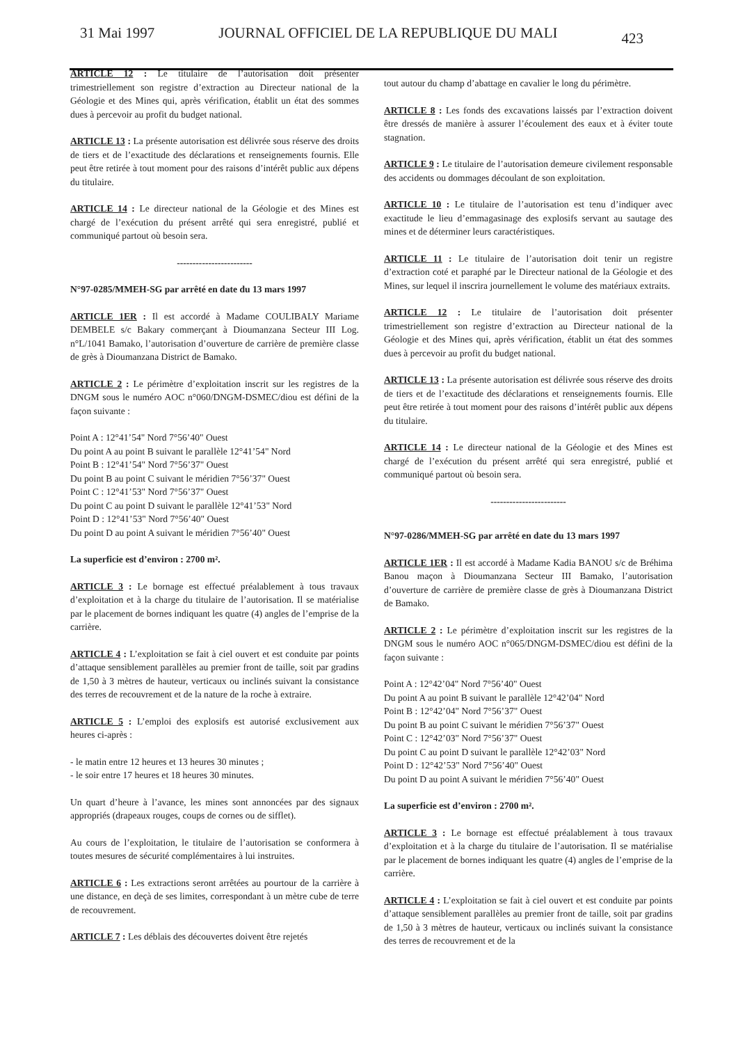31 Mai 1997 JOURNAL OFFICIEL DE LA REPUBLIQUE DU MALI 423
ARTICLE 12 : Le titulaire de l’autorisation doit présenter trimestriellement son registre d’extraction au Directeur national de la Géologie et des Mines qui, après vérification, établit un état des sommes dues à percevoir au profit du budget national.
ARTICLE 13 : La présente autorisation est délivrée sous réserve des droits de tiers et de l’exactitude des déclarations et renseignements fournis. Elle peut être retirée à tout moment pour des raisons d’intérêt public aux dépens du titulaire.
ARTICLE 14 : Le directeur national de la Géologie et des Mines est chargé de l’exécution du présent arrêté qui sera enregistré, publié et communiqué partout où besoin sera.
------------------------
N°97-0285/MMEH-SG par arrêté en date du 13 mars 1997
ARTICLE 1ER : Il est accordé à Madame COULIBALY Mariame DEMBELE s/c Bakary commerçant à Dioumanzana Secteur III Log. n°L/1041 Bamako, l’autorisation d’ouverture de carrière de première classe de grès à Dioumanzana District de Bamako.
ARTICLE 2 : Le périmètre d’exploitation inscrit sur les registres de la DNGM sous le numéro AOC n°060/DNGM-DSMEC/diou est défini de la façon suivante :
Point A : 12°41’54" Nord 7°56’40" Ouest
Du point A au point B suivant le parallèle 12°41’54" Nord
Point B : 12°41’54" Nord 7°56’37" Ouest
Du point B au point C suivant le méridien 7°56’37" Ouest
Point C : 12°41’53" Nord 7°56’37" Ouest
Du point C au point D suivant le parallèle 12°41’53" Nord
Point D : 12°41’53" Nord 7°56’40" Ouest
Du point D au point A suivant le méridien 7°56’40" Ouest
La superficie est d’environ : 2700 m².
ARTICLE 3 : Le bornage est effectué préalablement à tous travaux d’exploitation et à la charge du titulaire de l’autorisation. Il se matérialise par le placement de bornes indiquant les quatre (4) angles de l’emprise de la carrière.
ARTICLE 4 : L’exploitation se fait à ciel ouvert et est conduite par points d’attaque sensiblement parallèles au premier front de taille, soit par gradins de 1,50 à 3 mètres de hauteur, verticaux ou inclinés suivant la consistance des terres de recouvrement et de la nature de la roche à extraire.
ARTICLE 5 : L’emploi des explosifs est autorisé exclusivement aux heures ci-après :
- le matin entre 12 heures et 13 heures 30 minutes ;
- le soir entre 17 heures et 18 heures 30 minutes.
Un quart d’heure à l’avance, les mines sont annoncées par des signaux appropriés (drapeaux rouges, coups de cornes ou de sifflet).
Au cours de l’exploitation, le titulaire de l’autorisation se conformera à toutes mesures de sécurité complémentaires à lui instruites.
ARTICLE 6 : Les extractions seront arrêtées au pourtour de la carrière à une distance, en deçà de ses limites, correspondant à un mètre cube de terre de recouvrement.
ARTICLE 7 : Les déblais des découvertes doivent être rejetés
tout autour du champ d’abattage en cavalier le long du périmètre.
ARTICLE 8 : Les fonds des excavations laissés par l’extraction doivent être dressés de manière à assurer l’écoulement des eaux et à éviter toute stagnation.
ARTICLE 9 : Le titulaire de l’autorisation demeure civilement responsable des accidents ou dommages découlant de son exploitation.
ARTICLE 10 : Le titulaire de l’autorisation est tenu d’indiquer avec exactitude le lieu d’emmagasinage des explosifs servant au sautage des mines et de déterminer leurs caractéristiques.
ARTICLE 11 : Le titulaire de l’autorisation doit tenir un registre d’extraction coté et paraphé par le Directeur national de la Géologie et des Mines, sur lequel il inscrira journellement le volume des matériaux extraits.
ARTICLE 12 : Le titulaire de l’autorisation doit présenter trimestriellement son registre d’extraction au Directeur national de la Géologie et des Mines qui, après vérification, établit un état des sommes dues à percevoir au profit du budget national.
ARTICLE 13 : La présente autorisation est délivrée sous réserve des droits de tiers et de l’exactitude des déclarations et renseignements fournis. Elle peut être retirée à tout moment pour des raisons d’intérêt public aux dépens du titulaire.
ARTICLE 14 : Le directeur national de la Géologie et des Mines est chargé de l’exécution du présent arrêté qui sera enregistré, publié et communiqué partout où besoin sera.
------------------------
N°97-0286/MMEH-SG par arrêté en date du 13 mars 1997
ARTICLE 1ER : Il est accordé à Madame Kadia BANOU s/c de Bréhima Banou maçon à Dioumanzana Secteur III Bamako, l’autorisation d’ouverture de carrière de première classe de grès à Dioumanzana District de Bamako.
ARTICLE 2 : Le périmètre d’exploitation inscrit sur les registres de la DNGM sous le numéro AOC n°065/DNGM-DSMEC/diou est défini de la façon suivante :
Point A : 12°42’04" Nord 7°56’40" Ouest
Du point A au point B suivant le parallèle 12°42’04" Nord
Point B : 12°42’04" Nord 7°56’37" Ouest
Du point B au point C suivant le méridien 7°56’37" Ouest
Point C : 12°42’03" Nord 7°56’37" Ouest
Du point C au point D suivant le parallèle 12°42’03" Nord
Point D : 12°42’53" Nord 7°56’40" Ouest
Du point D au point A suivant le méridien 7°56’40" Ouest
La superficie est d’environ : 2700 m².
ARTICLE 3 : Le bornage est effectué préalablement à tous travaux d’exploitation et à la charge du titulaire de l’autorisation. Il se matérialise par le placement de bornes indiquant les quatre (4) angles de l’emprise de la carrière.
ARTICLE 4 : L’exploitation se fait à ciel ouvert et est conduite par points d’attaque sensiblement parallèles au premier front de taille, soit par gradins de 1,50 à 3 mètres de hauteur, verticaux ou inclinés suivant la consistance des terres de recouvrement et de la